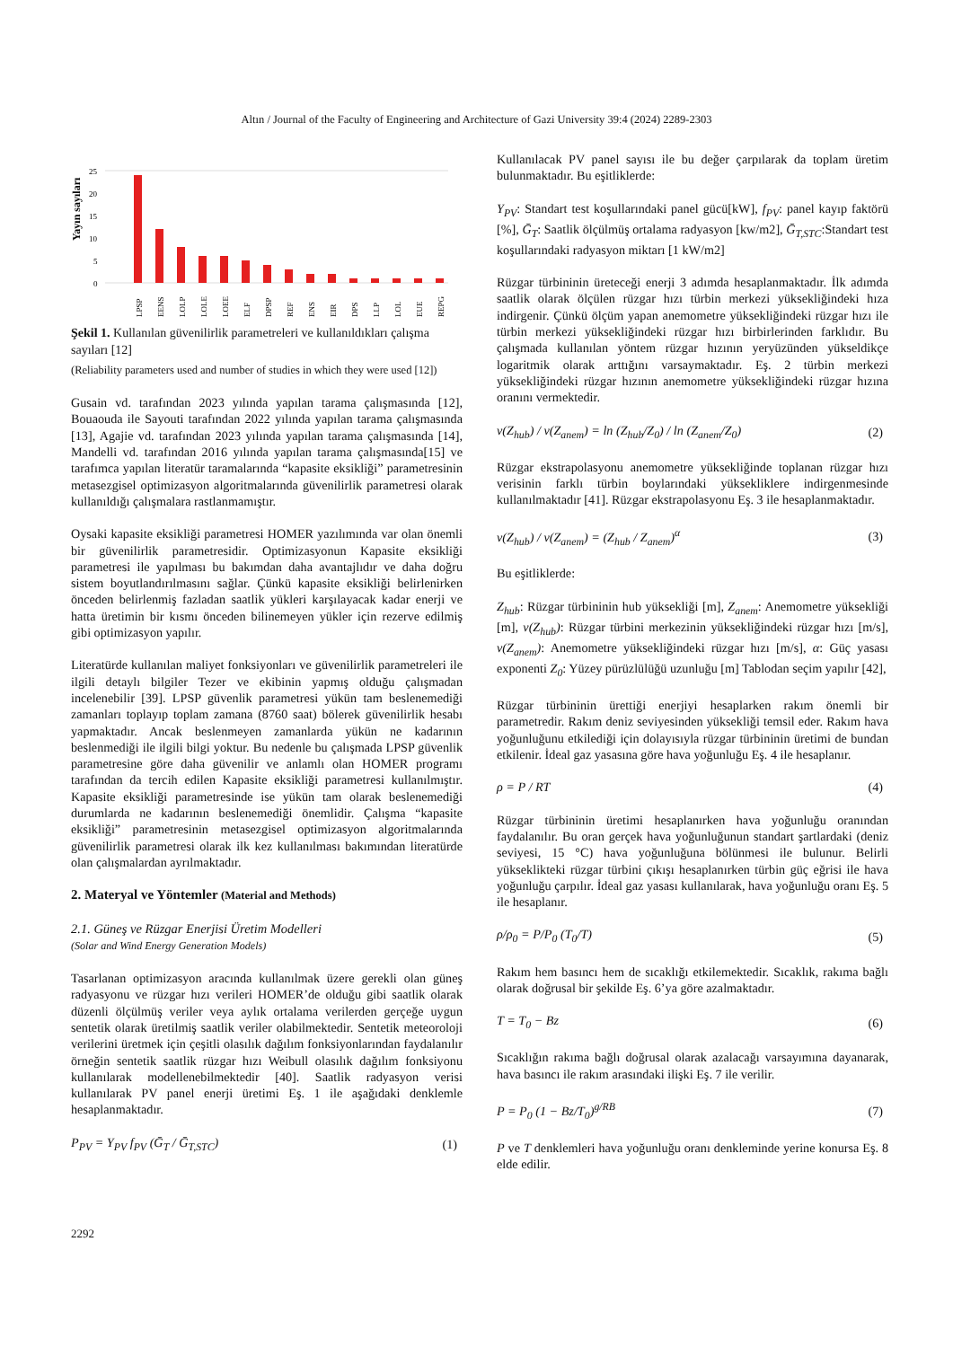Altın / Journal of the Faculty of Engineering and Architecture of Gazi University 39:4 (2024) 2289-2303
25
20
15
10
5
0
Yayın sayıları
LPSP
EENS
LOLP
LOLE
LOEE
ELF
DPSP
REF
ENS
EIR
DPS
LLP
LOL
EUE
REPG
Şekil 1. Kullanılan güvenilirlik parametreleri ve kullanıldıkları çalışma sayıları [12]
(Reliability parameters used and number of studies in which they were used [12])
Gusain vd. tarafından 2023 yılında yapılan tarama çalışmasında [12], Bouaouda ile Sayouti tarafından 2022 yılında yapılan tarama çalışmasında [13], Agajie vd. tarafından 2023 yılında yapılan tarama çalışmasında [14], Mandelli vd. tarafından 2016 yılında yapılan tarama çalışmasında[15] ve tarafımca yapılan literatür taramalarında “kapasite eksikliği” parametresinin metasezgisel optimizasyon algoritmalarında güvenilirlik parametresi olarak kullanıldığı çalışmalara rastlanmamıştır.
Oysaki kapasite eksikliği parametresi HOMER yazılımında var olan önemli bir güvenilirlik parametresidir. Optimizasyonun Kapasite eksikliği parametresi ile yapılması bu bakımdan daha avantajlıdır ve daha doğru sistem boyutlandırılmasını sağlar. Çünkü kapasite eksikliği belirlenirken önceden belirlenmiş fazladan saatlik yükleri karşılayacak kadar enerji ve hatta üretimin bir kısmı önceden bilinemeyen yükler için rezerve edilmiş gibi optimizasyon yapılır.
Literatürde kullanılan maliyet fonksiyonları ve güvenilirlik parametreleri ile ilgili detaylı bilgiler Tezer ve ekibinin yapmış olduğu çalışmadan incelenebilir [39]. LPSP güvenlik parametresi yükün tam beslenemediği zamanları toplayıp toplam zamana (8760 saat) bölerek güvenilirlik hesabı yapmaktadır. Ancak beslenmeyen zamanlarda yükün ne kadarının beslenmediği ile ilgili bilgi yoktur. Bu nedenle bu çalışmada LPSP güvenlik parametresine göre daha güvenilir ve anlamlı olan HOMER programı tarafından da tercih edilen Kapasite eksikliği parametresi kullanılmıştır. Kapasite eksikliği parametresinde ise yükün tam olarak beslenemediği durumlarda ne kadarının beslenemediği önemlidir. Çalışma “kapasite eksikliği” parametresinin metasezgisel optimizasyon algoritmalarında güvenilirlik parametresi olarak ilk kez kullanılması bakımından literatürde olan çalışmalardan ayrılmaktadır.
2. Materyal ve Yöntemler (Material and Methods)
2.1. Güneş ve Rüzgar Enerjisi Üretim Modelleri
(Solar and Wind Energy Generation Models)
Tasarlanan optimizasyon aracında kullanılmak üzere gerekli olan güneş radyasyonu ve rüzgar hızı verileri HOMER’de olduğu gibi saatlik olarak düzenli ölçülmüş veriler veya aylık ortalama verilerden gerçeğe uygun sentetik olarak üretilmiş saatlik veriler olabilmektedir. Sentetik meteoroloji verilerini üretmek için çeşitli olasılık dağılım fonksiyonlarından faydalanılır örneğin sentetik saatlik rüzgar hızı Weibull olasılık dağılım fonksiyonu kullanılarak modellenebilmektedir [40]. Saatlik radyasyon verisi kullanılarak PV panel enerji üretimi Eş. 1 ile aşağıdaki denklemle hesaplanmaktadır.
P<sub>PV</sub> = Y<sub>PV</sub> f<sub>PV</sub> (Ḡ<sub>T</sub> / Ḡ<sub>T,STC</sub>) (1)
Kullanılacak PV panel sayısı ile bu değer çarpılarak da toplam üretim bulunmaktadır. Bu eşitliklerde:
Y<sub>PV</sub>: Standart test koşullarındaki panel gücü[kW], f<sub>PV</sub>: panel kayıp faktörü [%], Ḡ<sub>T</sub>: Saatlik ölçülmüş ortalama radyasyon [kw/m2], Ḡ<sub>T,STC</sub>:Standart test koşullarındaki radyasyon miktarı [1 kW/m2]
Rüzgar türbininin üreteceği enerji 3 adımda hesaplanmaktadır. İlk adımda saatlik olarak ölçülen rüzgar hızı türbin merkezi yüksekliğindeki hıza indirgenir. Çünkü ölçüm yapan anemometre yüksekliğindeki rüzgar hızı ile türbin merkezi yüksekliğindeki rüzgar hızı birbirlerinden farklıdır. Bu çalışmada kullanılan yöntem rüzgar hızının yeryüzünden yükseldikçe logaritmik olarak arttığını varsaymaktadır. Eş. 2 türbin merkezi yüksekliğindeki rüzgar hızının anemometre yüksekliğindeki rüzgar hızına oranını vermektedir.
v(Z<sub>hub</sub>) / v(Z<sub>anem</sub>) = ln (Z<sub>hub</sub>/Z<sub>0</sub>) / ln (Z<sub>anem</sub>/Z<sub>0</sub>) (2)
Rüzgar ekstrapolasyonu anemometre yüksekliğinde toplanan rüzgar hızı verisinin farklı türbin boylarındaki yüksekliklere indirgenmesinde kullanılmaktadır [41]. Rüzgar ekstrapolasyonu Eş. 3 ile hesaplanmaktadır.
v(Z<sub>hub</sub>) / v(Z<sub>anem</sub>) = (Z<sub>hub</sub> / Z<sub>anem</sub>)<sup>α</sup> (3)
Bu eşitliklerde:
Z<sub>hub</sub>: Rüzgar türbininin hub yüksekliği [m], Z<sub>anem</sub>: Anemometre yüksekliği [m], v(Z<sub>hub</sub>): Rüzgar türbini merkezinin yüksekliğindeki rüzgar hızı [m/s], v(Z<sub>anem</sub>): Anemometre yüksekliğindeki rüzgar hızı [m/s], α: Güç yasası exponenti Z<sub>0</sub>: Yüzey pürüzlülüğü uzunluğu [m] Tablodan seçim yapılır [42],
Rüzgar türbininin ürettiği enerjiyi hesaplarken rakım önemli bir parametredir. Rakım deniz seviyesinden yüksekliği temsil eder. Rakım hava yoğunluğunu etkilediği için dolayısıyla rüzgar türbininin üretimi de bundan etkilenir. İdeal gaz yasasına göre hava yoğunluğu Eş. 4 ile hesaplanır.
ρ = P / RT (4)
Rüzgar türbininin üretimi hesaplanırken hava yoğunluğu oranından faydalanılır. Bu oran gerçek hava yoğunluğunun standart şartlardaki (deniz seviyesi, 15 °C) hava yoğunluğuna bölünmesi ile bulunur. Belirli yükseklikteki rüzgar türbini çıkışı hesaplanırken türbin güç eğrisi ile hava yoğunluğu çarpılır. İdeal gaz yasası kullanılarak, hava yoğunluğu oranı Eş. 5 ile hesaplanır.
ρ/ρ<sub>0</sub> = P/P<sub>0</sub> (T<sub>0</sub>/T) (5)
Rakım hem basıncı hem de sıcaklığı etkilemektedir. Sıcaklık, rakıma bağlı olarak doğrusal bir şekilde Eş. 6’ya göre azalmaktadır.
T = T<sub>0</sub> − Bz (6)
Sıcaklığın rakıma bağlı doğrusal olarak azalacağı varsayımına dayanarak, hava basıncı ile rakım arasındaki ilişki Eş. 7 ile verilir.
P = P<sub>0</sub> (1 − Bz/T<sub>0</sub>)<sup>g/RB</sup> (7)
P ve T denklemleri hava yoğunluğu oranı denkleminde yerine konursa Eş. 8 elde edilir.
2292